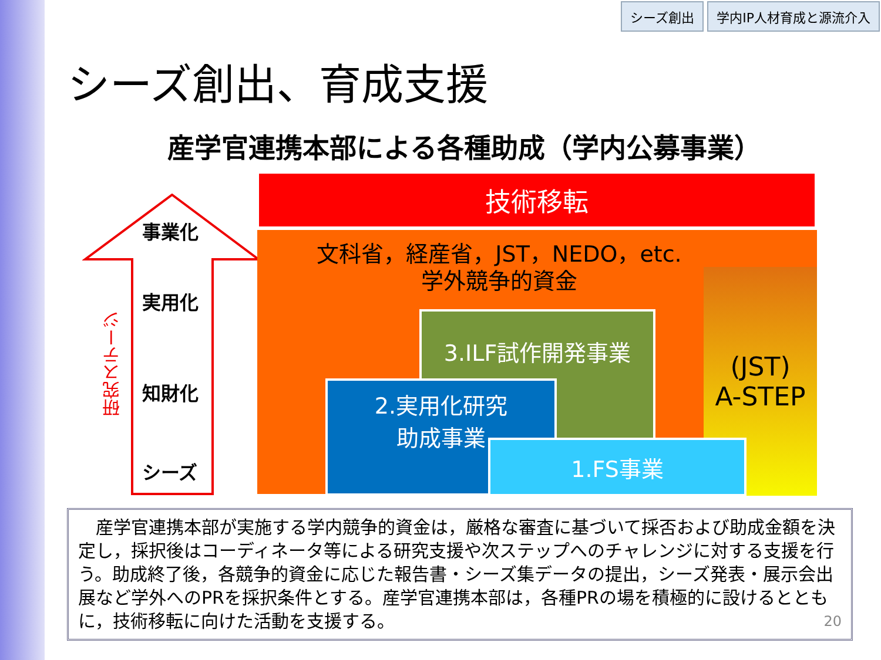シーズ創出 学内IP人材育成と源流介入
シーズ創出、育成支援
産学官連携本部による各種助成（学内公募事業）
事業化
実用化
知財化
シーズ
研究ステージ
技術移転
(JST)
A-STEP
文科省，経産省，JST，NEDO，etc.
学外競争的資金
3.ILF試作開発事業
2.実用化研究
助成事業
1.FS事業
　産学官連携本部が実施する学内競争的資金は，厳格な審査に基づいて採否および助成金額を決定し，採択後はコーディネータ等による研究支援や次ステップへのチャレンジに対する支援を行う。助成終了後，各競争的資金に応じた報告書・シーズ集データの提出，シーズ発表・展示会出展など学外へのPRを採択条件とする。産学官連携本部は，各種PRの場を積極的に設けるとともに，技術移転に向けた活動を支援する。 20